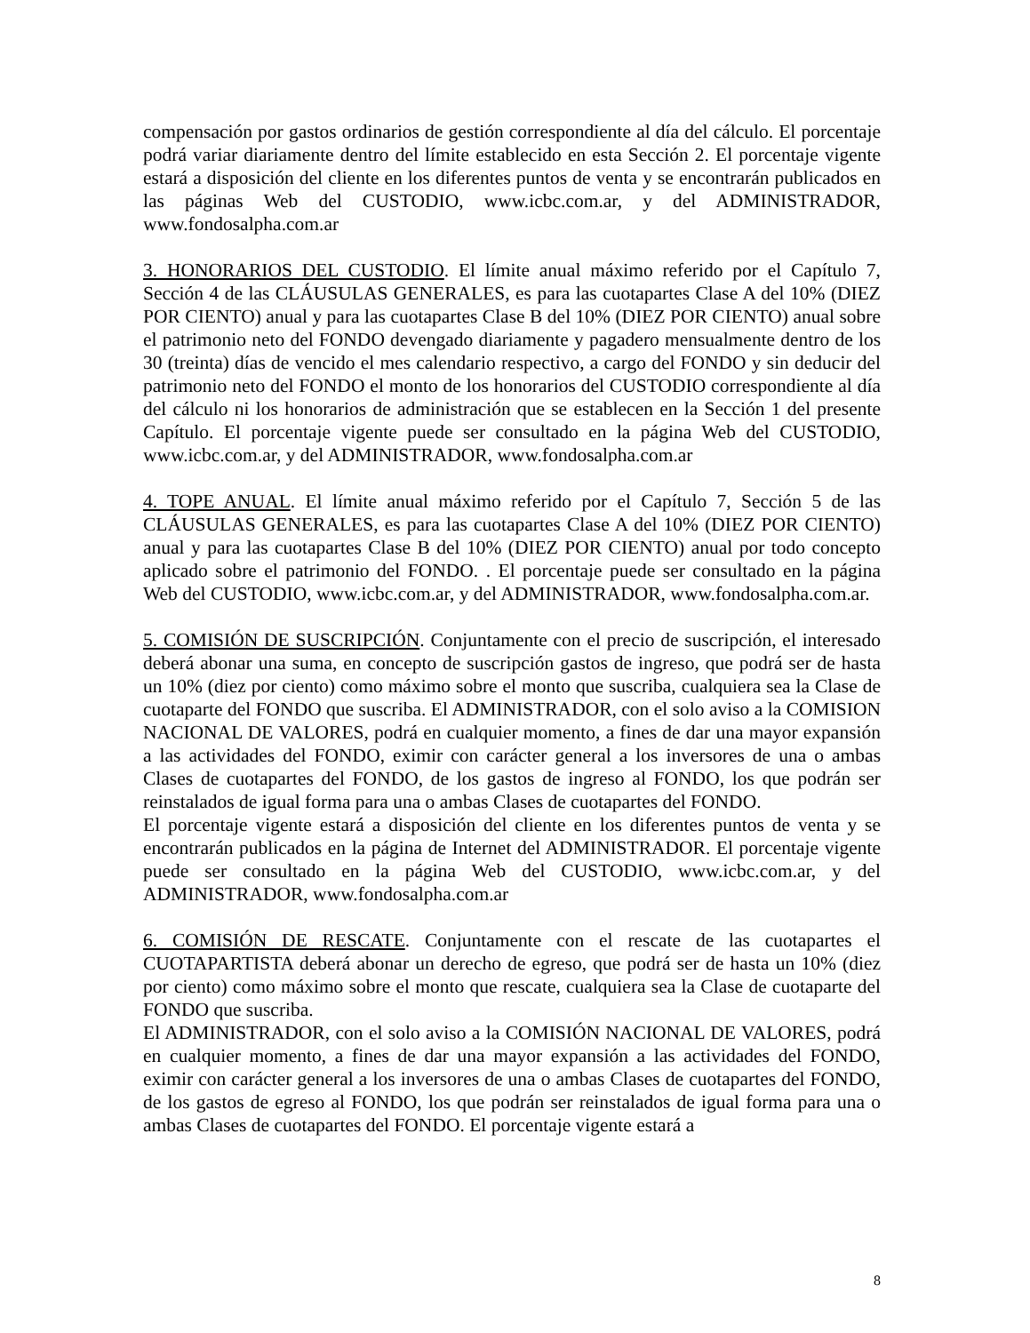compensación por gastos ordinarios de gestión correspondiente al día del cálculo. El porcentaje podrá variar diariamente dentro del límite establecido en esta Sección 2. El porcentaje vigente estará a disposición del cliente en los diferentes puntos de venta y se encontrarán publicados en las páginas Web del CUSTODIO, www.icbc.com.ar, y del ADMINISTRADOR, www.fondosalpha.com.ar
3. HONORARIOS DEL CUSTODIO. El límite anual máximo referido por el Capítulo 7, Sección 4 de las CLÁUSULAS GENERALES, es para las cuotapartes Clase A del 10% (DIEZ POR CIENTO) anual y para las cuotapartes Clase B del 10% (DIEZ POR CIENTO) anual sobre el patrimonio neto del FONDO devengado diariamente y pagadero mensualmente dentro de los 30 (treinta) días de vencido el mes calendario respectivo, a cargo del FONDO y sin deducir del patrimonio neto del FONDO el monto de los honorarios del CUSTODIO correspondiente al día del cálculo ni los honorarios de administración que se establecen en la Sección 1 del presente Capítulo. El porcentaje vigente puede ser consultado en la página Web del CUSTODIO, www.icbc.com.ar, y del ADMINISTRADOR, www.fondosalpha.com.ar
4. TOPE ANUAL. El límite anual máximo referido por el Capítulo 7, Sección 5 de las CLÁUSULAS GENERALES, es para las cuotapartes Clase A del 10% (DIEZ POR CIENTO) anual y para las cuotapartes Clase B del 10% (DIEZ POR CIENTO) anual por todo concepto aplicado sobre el patrimonio del FONDO. . El porcentaje puede ser consultado en la página Web del CUSTODIO, www.icbc.com.ar, y del ADMINISTRADOR, www.fondosalpha.com.ar.
5. COMISIÓN DE SUSCRIPCIÓN. Conjuntamente con el precio de suscripción, el interesado deberá abonar una suma, en concepto de suscripción gastos de ingreso, que podrá ser de hasta un 10% (diez por ciento) como máximo sobre el monto que suscriba, cualquiera sea la Clase de cuotaparte del FONDO que suscriba. El ADMINISTRADOR, con el solo aviso a la COMISION NACIONAL DE VALORES, podrá en cualquier momento, a fines de dar una mayor expansión a las actividades del FONDO, eximir con carácter general a los inversores de una o ambas Clases de cuotapartes del FONDO, de los gastos de ingreso al FONDO, los que podrán ser reinstalados de igual forma para una o ambas Clases de cuotapartes del FONDO.
El porcentaje vigente estará a disposición del cliente en los diferentes puntos de venta y se encontrarán publicados en la página de Internet del ADMINISTRADOR. El porcentaje vigente puede ser consultado en la página Web del CUSTODIO, www.icbc.com.ar, y del ADMINISTRADOR, www.fondosalpha.com.ar
6. COMISIÓN DE RESCATE. Conjuntamente con el rescate de las cuotapartes el CUOTAPARTISTA deberá abonar un derecho de egreso, que podrá ser de hasta un 10% (diez por ciento) como máximo sobre el monto que rescate, cualquiera sea la Clase de cuotaparte del FONDO que suscriba.
El ADMINISTRADOR, con el solo aviso a la COMISIÓN NACIONAL DE VALORES, podrá en cualquier momento, a fines de dar una mayor expansión a las actividades del FONDO, eximir con carácter general a los inversores de una o ambas Clases de cuotapartes del FONDO, de los gastos de egreso al FONDO, los que podrán ser reinstalados de igual forma para una o ambas Clases de cuotapartes del FONDO. El porcentaje vigente estará a
8